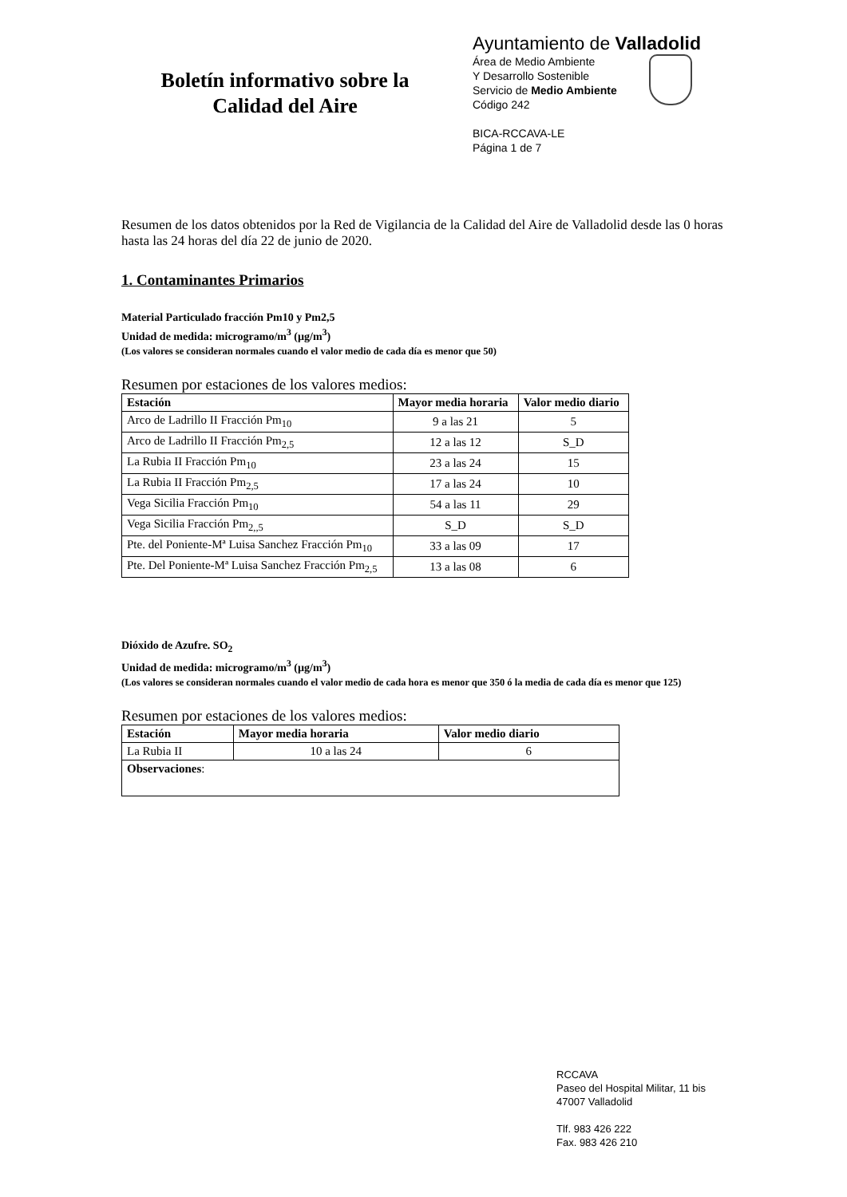Boletín informativo sobre la
Calidad del Aire
Ayuntamiento de Valladolid
Área de Medio Ambiente
Y Desarrollo Sostenible
Servicio de Medio Ambiente
Código 242
BICA-RCCAVA-LE
Página 1 de 7
Resumen de los datos obtenidos por la Red de Vigilancia de la Calidad del Aire de Valladolid desde las 0 horas hasta las 24 horas del día 22 de junio de 2020.
1. Contaminantes Primarios
Material Particulado fracción Pm10 y Pm2,5
Unidad de medida: microgramo/m<sup>3</sup> (µg/m<sup>3</sup>)
(Los valores se consideran normales cuando el valor medio de cada día es menor que 50)
Resumen por estaciones de los valores medios:
| Estación | Mayor media horaria | Valor medio diario |
| --- | --- | --- |
| Arco de Ladrillo II Fracción Pm<sub>10</sub> | 9 a las 21 | 5 |
| Arco de Ladrillo II Fracción Pm<sub>2,5</sub> | 12 a las 12 | S_D |
| La Rubia II Fracción Pm<sub>10</sub> | 23 a las 24 | 15 |
| La Rubia II Fracción Pm<sub>2,5</sub> | 17 a las 24 | 10 |
| Vega Sicilia Fracción Pm<sub>10</sub> | 54 a las 11 | 29 |
| Vega Sicilia Fracción Pm<sub>2,,5</sub> | S_D | S_D |
| Pte. del Poniente-Mª Luisa Sanchez Fracción Pm<sub>10</sub> | 33 a las 09 | 17 |
| Pte. Del Poniente-Mª Luisa Sanchez Fracción Pm<sub>2,5</sub> | 13 a las 08 | 6 |
Dióxido de Azufre. SO<sub>2</sub>
Unidad de medida: microgramo/m<sup>3</sup> (µg/m<sup>3</sup>)
(Los valores se consideran normales cuando el valor medio de cada hora es menor que 350 ó la media de cada día es menor que 125)
Resumen por estaciones de los valores medios:
| Estación | Mayor media horaria | Valor medio diario |
| --- | --- | --- |
| La Rubia II | 10 a las 24 | 6 |
| Observaciones : | | |
RCCAVA
Paseo del Hospital Militar, 11 bis
47007 Valladolid
Tlf. 983 426 222
Fax. 983 426 210